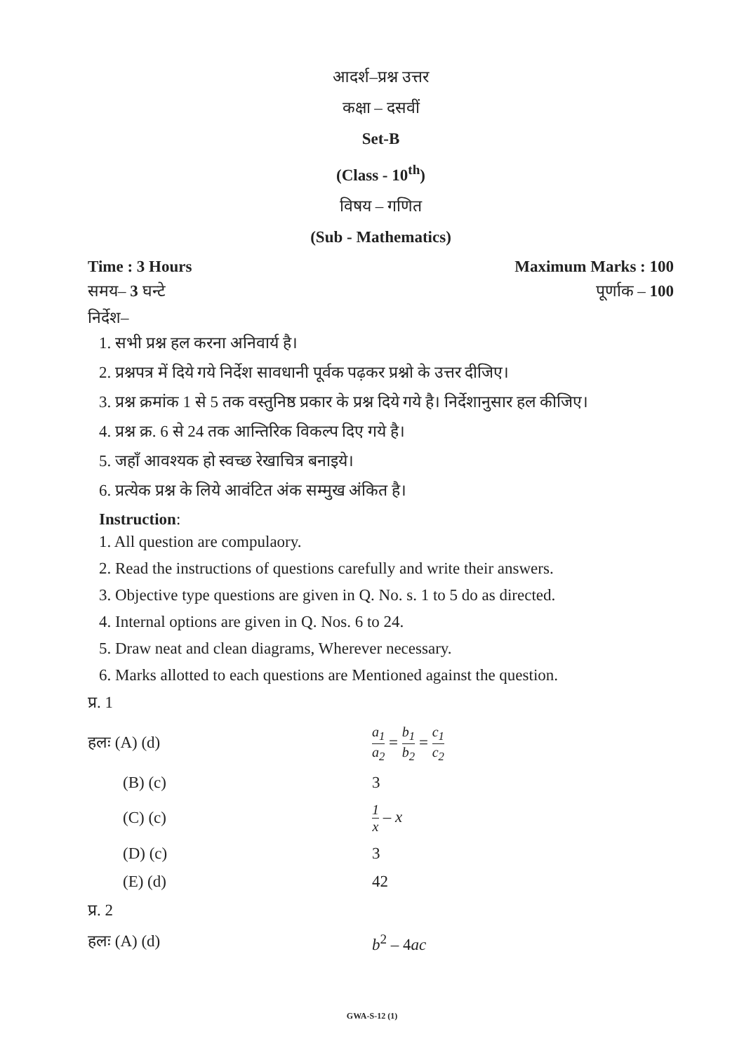आदर्श–प्रश्न उत्तर
कक्षा – दसवीं
Set-B
(Class - 10<sup>th</sup>)
विषय – गणित
(Sub - Mathematics)
Time : 3 Hours Maximum Marks : 100
समय– 3 घन्टे पूर्णाक – 100
निर्देश–
1. सभी प्रश्न हल करना अनिवार्य है।
2. प्रश्नपत्र में दिये गये निर्देश सावधानी पूर्वक पढ़कर प्रश्नो के उत्तर दीजिए।
3. प्रश्न क्रमांक 1 से 5 तक वस्तुनिष्ठ प्रकार के प्रश्न दिये गये है। निर्देशानुसार हल कीजिए।
4. प्रश्न क्र. 6 से 24 तक आन्तिरिक विकल्प दिए गये है।
5. जहाँ आवश्यक हो स्वच्छ रेखाचित्र बनाइये।
6. प्रत्येक प्रश्न के लिये आवंटित अंक सम्मुख अंकित है।
Instruction:
1. All question are compulaory.
2. Read the instructions of questions carefully and write their answers.
3. Objective type questions are given in Q. No. s. 1 to 5 do as directed.
4. Internal options are given in Q. Nos. 6 to 24.
5. Draw neat and clean diagrams, Wherever necessary.
6. Marks allotted to each questions are Mentioned against the question.
प्र. 1
हलः (A) (d) a<sub>1</sub> a<sub>2</sub> = b<sub>1</sub> b<sub>2</sub> = c<sub>1</sub> c<sub>2</sub>
(B) (c) 3
(C) (c) 1 x – x
(D) (c) 3
(E) (d) 42
प्र. 2
हलः (A) (d) b<sup>2</sup> – 4ac
GWA-S-12 (1)